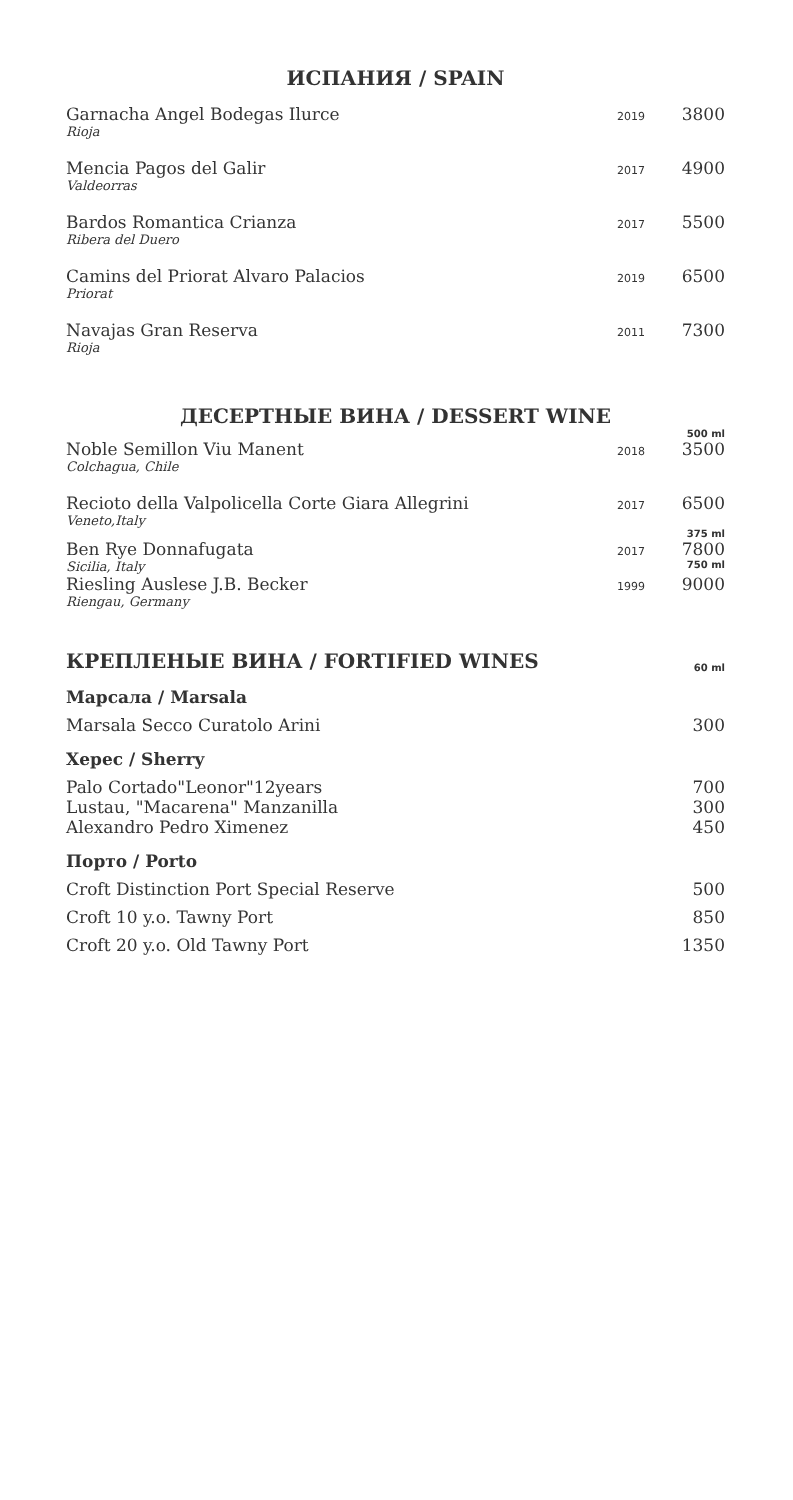ИСПАНИЯ / SPAIN
| Garnacha Angel Bodegas Ilurce Rioja | 2019 | 3800 |
| Mencia Pagos del Galir Valdeorras | 2017 | 4900 |
| Bardos Romantica Crianza Ribera del Duero | 2017 | 5500 |
| Camins del Priorat Alvaro Palacios Priorat | 2019 | 6500 |
| Navajas Gran Reserva Rioja | 2011 | 7300 |
ДЕСЕРТНЫЕ ВИНА / DESSERT WINE
| | | 500 ml |
| Noble Semillon Viu Manent Colchagua, Chile | 2018 | 3500 |
| Recioto della Valpolicella Corte Giara Allegrini Veneto,Italy | 2017 | 6500 |
| | | 375 ml |
| Ben Rye Donnafugata Sicilia, Italy | 2017 | 7800 750 ml |
| Riesling Auslese J.B. Becker Riengau, Germany | 1999 | 9000 |
| КРЕПЛЕНЫЕ ВИНА / FORTIFIED WINES | 60 ml |
Марсала / Marsala
| Marsala Secco Curatolo Arini | 300 |
Херес / Sherry
| Palo Cortado"Leonor"12years | 700 |
| Lustau, "Macarena" Manzanilla | 300 |
| Alexandro Pedro Ximenez | 450 |
Порто / Porto
| Croft Distinction Port Special Reserve | 500 |
| Croft 10 y.o. Tawny Port | 850 |
| Croft 20 y.o. Old Tawny Port | 1350 |